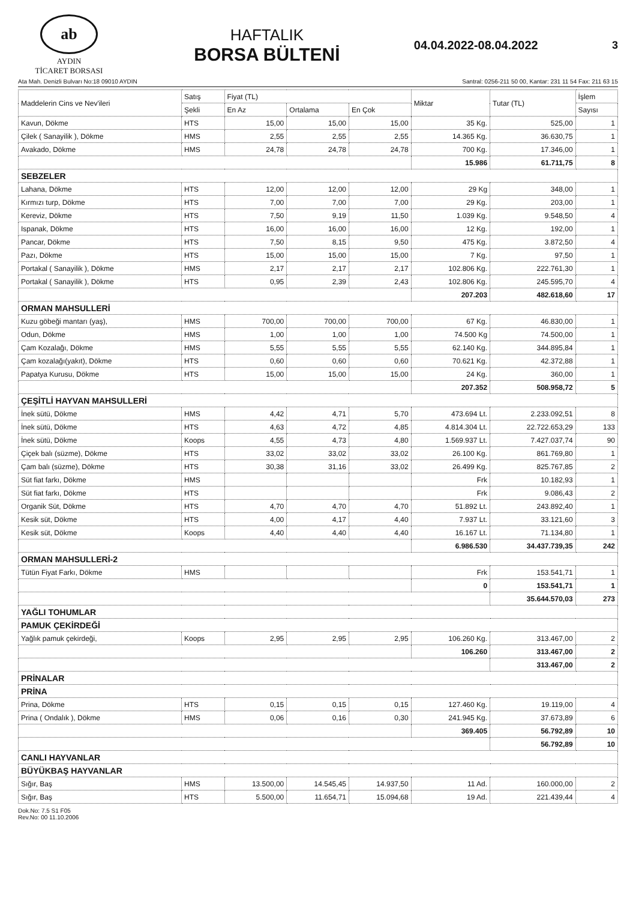ab
AYDIN
TİCARET BORSASI
HAFTALIK
BORSA BÜLTENİ
04.04.2022-08.04.2022 3
Ata Mah. Denizli Bulvarı No:18 09010 AYDIN Santral: 0256-211 50 00, Kantar: 231 11 54 Fax: 211 63 15
| Maddelerin Cins ve Nev'ileri | Satış | Fiyat (TL) | | | Miktar | Tutar (TL) | İşlem |
| --- | --- | --- | --- | --- | --- | --- | --- |
| | Şekli | En Az | Ortalama | En Çok | | | Sayısı |
| Kavun, Dökme | HTS | 15,00 | 15,00 | 15,00 | 35 Kg. | 525,00 | 1 |
| Çilek ( Sanayilik ), Dökme | HMS | 2,55 | 2,55 | 2,55 | 14.365 Kg. | 36.630,75 | 1 |
| Avakado, Dökme | HMS | 24,78 | 24,78 | 24,78 | 700 Kg. | 17.346,00 | 1 |
| | | | | | 15.986 | 61.711,75 | 8 |
| SEBZELER | | | | | | | |
| Lahana, Dökme | HTS | 12,00 | 12,00 | 12,00 | 29 Kg | 348,00 | 1 |
| Kırmızı turp, Dökme | HTS | 7,00 | 7,00 | 7,00 | 29 Kg. | 203,00 | 1 |
| Kereviz, Dökme | HTS | 7,50 | 9,19 | 11,50 | 1.039 Kg. | 9.548,50 | 4 |
| Ispanak, Dökme | HTS | 16,00 | 16,00 | 16,00 | 12 Kg. | 192,00 | 1 |
| Pancar, Dökme | HTS | 7,50 | 8,15 | 9,50 | 475 Kg. | 3.872,50 | 4 |
| Pazı, Dökme | HTS | 15,00 | 15,00 | 15,00 | 7 Kg. | 97,50 | 1 |
| Portakal ( Sanayilik ), Dökme | HMS | 2,17 | 2,17 | 2,17 | 102.806 Kg. | 222.761,30 | 1 |
| Portakal ( Sanayilik ), Dökme | HTS | 0,95 | 2,39 | 2,43 | 102.806 Kg. | 245.595,70 | 4 |
| | | | | | 207.203 | 482.618,60 | 17 |
| ORMAN MAHSULLERİ | | | | | | | |
| Kuzu göbeği mantarı (yaş), | HMS | 700,00 | 700,00 | 700,00 | 67 Kg. | 46.830,00 | 1 |
| Odun, Dökme | HMS | 1,00 | 1,00 | 1,00 | 74.500 Kg | 74.500,00 | 1 |
| Çam Kozalağı, Dökme | HMS | 5,55 | 5,55 | 5,55 | 62.140 Kg. | 344.895,84 | 1 |
| Çam kozalağı(yakıt), Dökme | HTS | 0,60 | 0,60 | 0,60 | 70.621 Kg. | 42.372,88 | 1 |
| Papatya Kurusu, Dökme | HTS | 15,00 | 15,00 | 15,00 | 24 Kg. | 360,00 | 1 |
| | | | | | 207.352 | 508.958,72 | 5 |
| ÇEŞİTLİ HAYVAN MAHSULLERİ | | | | | | | |
| İnek sütü, Dökme | HMS | 4,42 | 4,71 | 5,70 | 473.694 Lt. | 2.233.092,51 | 8 |
| İnek sütü, Dökme | HTS | 4,63 | 4,72 | 4,85 | 4.814.304 Lt. | 22.722.653,29 | 133 |
| İnek sütü, Dökme | Koops | 4,55 | 4,73 | 4,80 | 1.569.937 Lt. | 7.427.037,74 | 90 |
| Çiçek balı (süzme), Dökme | HTS | 33,02 | 33,02 | 33,02 | 26.100 Kg. | 861.769,80 | 1 |
| Çam balı (süzme), Dökme | HTS | 30,38 | 31,16 | 33,02 | 26.499 Kg. | 825.767,85 | 2 |
| Süt fiat farkı, Dökme | HMS | | | | Frk | 10.182,93 | 1 |
| Süt fiat farkı, Dökme | HTS | | | | Frk | 9.086,43 | 2 |
| Organik Süt, Dökme | HTS | 4,70 | 4,70 | 4,70 | 51.892 Lt. | 243.892,40 | 1 |
| Kesik süt, Dökme | HTS | 4,00 | 4,17 | 4,40 | 7.937 Lt. | 33.121,60 | 3 |
| Kesik süt, Dökme | Koops | 4,40 | 4,40 | 4,40 | 16.167 Lt. | 71.134,80 | 1 |
| | | | | | 6.986.530 | 34.437.739,35 | 242 |
| ORMAN MAHSULLERİ-2 | | | | | | | |
| Tütün Fiyat Farkı, Dökme | HMS | | | | Frk | 153.541,71 | 1 |
| | | | | | 0 | 153.541,71 | 1 |
| | | | | | | 35.644.570,03 | 273 |
| YAĞLI TOHUMLAR | | | | | | | |
| PAMUK ÇEKİRDEĞİ | | | | | | | |
| Yağlık pamuk çekirdeği, | Koops | 2,95 | 2,95 | 2,95 | 106.260 Kg. | 313.467,00 | 2 |
| | | | | | 106.260 | 313.467,00 | 2 |
| | | | | | | 313.467,00 | 2 |
| PRİNALAR | | | | | | | |
| PRİNA | | | | | | | |
| Prina, Dökme | HTS | 0,15 | 0,15 | 0,15 | 127.460 Kg. | 19.119,00 | 4 |
| Prina ( Ondalık ), Dökme | HMS | 0,06 | 0,16 | 0,30 | 241.945 Kg. | 37.673,89 | 6 |
| | | | | | 369.405 | 56.792,89 | 10 |
| | | | | | | 56.792,89 | 10 |
| CANLI HAYVANLAR | | | | | | | |
| BÜYÜKBAŞ HAYVANLAR | | | | | | | |
| Sığır, Baş | HMS | 13.500,00 | 14.545,45 | 14.937,50 | 11 Ad. | 160.000,00 | 2 |
| Sığır, Baş | HTS | 5.500,00 | 11.654,71 | 15.094,68 | 19 Ad. | 221.439,44 | 4 |
Dok.No: 7.5 S1 F05
Rev.No: 00 11.10.2006